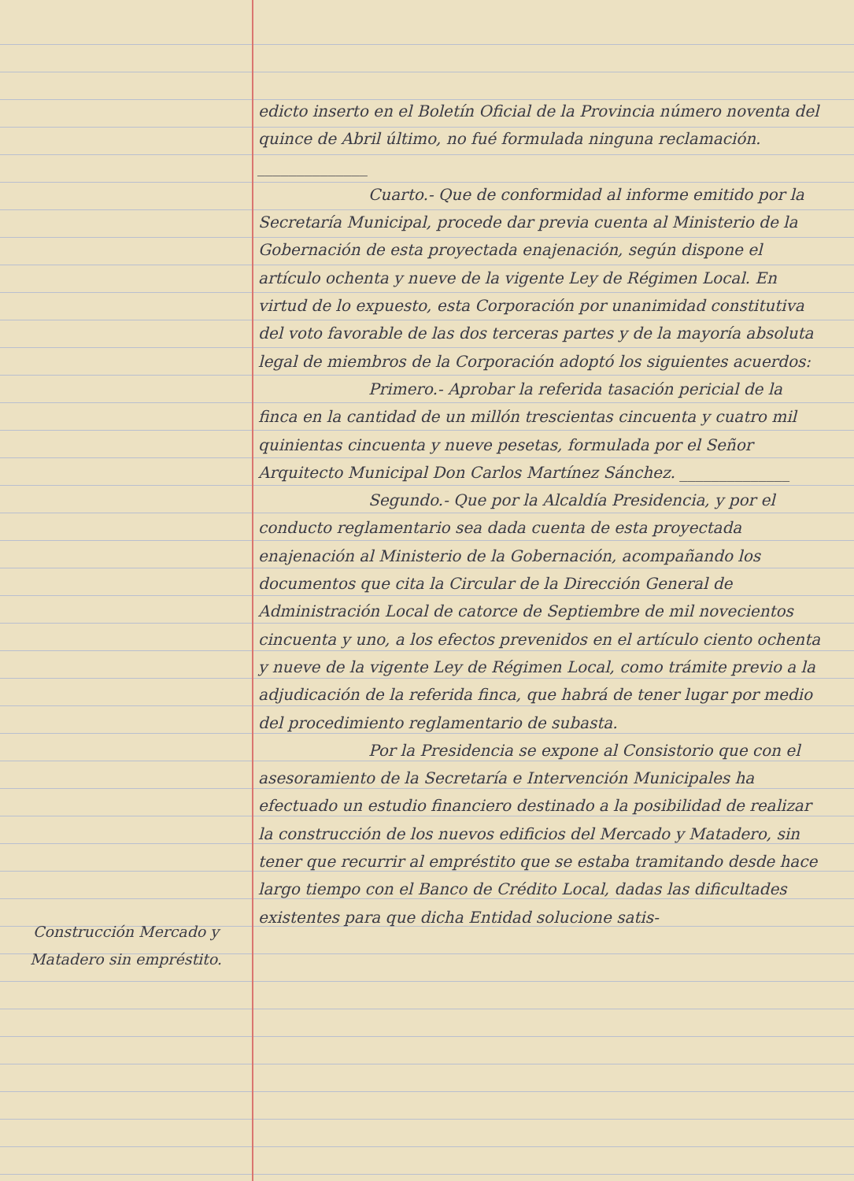Construcción Mercado y
Matadero sin empréstito.
edicto inserto en el Boletín Oficial de la Provincia número noventa del quince de Abril último, no fué formulada ninguna reclamación. ______________
Cuarto.- Que de conformidad al informe emitido por la Secretaría Municipal, procede dar previa cuenta al Ministerio de la Gobernación de esta proyectada enajenación, según dispone el artículo ochenta y nueve de la vigente Ley de Régimen Local. En virtud de lo expuesto, esta Corporación por unanimidad constitutiva del voto favorable de las dos terceras partes y de la mayoría absoluta legal de miembros de la Corporación adoptó los siguientes acuerdos:
Primero.- Aprobar la referida tasación pericial de la finca en la cantidad de un millón trescientas cincuenta y cuatro mil quinientas cincuenta y nueve pesetas, formulada por el Señor Arquitecto Municipal Don Carlos Martínez Sánchez. ______________
Segundo.- Que por la Alcaldía Presidencia, y por el conducto reglamentario sea dada cuenta de esta proyectada enajenación al Ministerio de la Gobernación, acompañando los documentos que cita la Circular de la Dirección General de Administración Local de catorce de Septiembre de mil novecientos cincuenta y uno, a los efectos prevenidos en el artículo ciento ochenta y nueve de la vigente Ley de Régimen Local, como trámite previo a la adjudicación de la referida finca, que habrá de tener lugar por medio del procedimiento reglamentario de subasta.
Por la Presidencia se expone al Consistorio que con el asesoramiento de la Secretaría e Intervención Municipales ha efectuado un estudio financiero destinado a la posibilidad de realizar la construcción de los nuevos edificios del Mercado y Matadero, sin tener que recurrir al empréstito que se estaba tramitando desde hace largo tiempo con el Banco de Crédito Local, dadas las dificultades existentes para que dicha Entidad solucione satis-